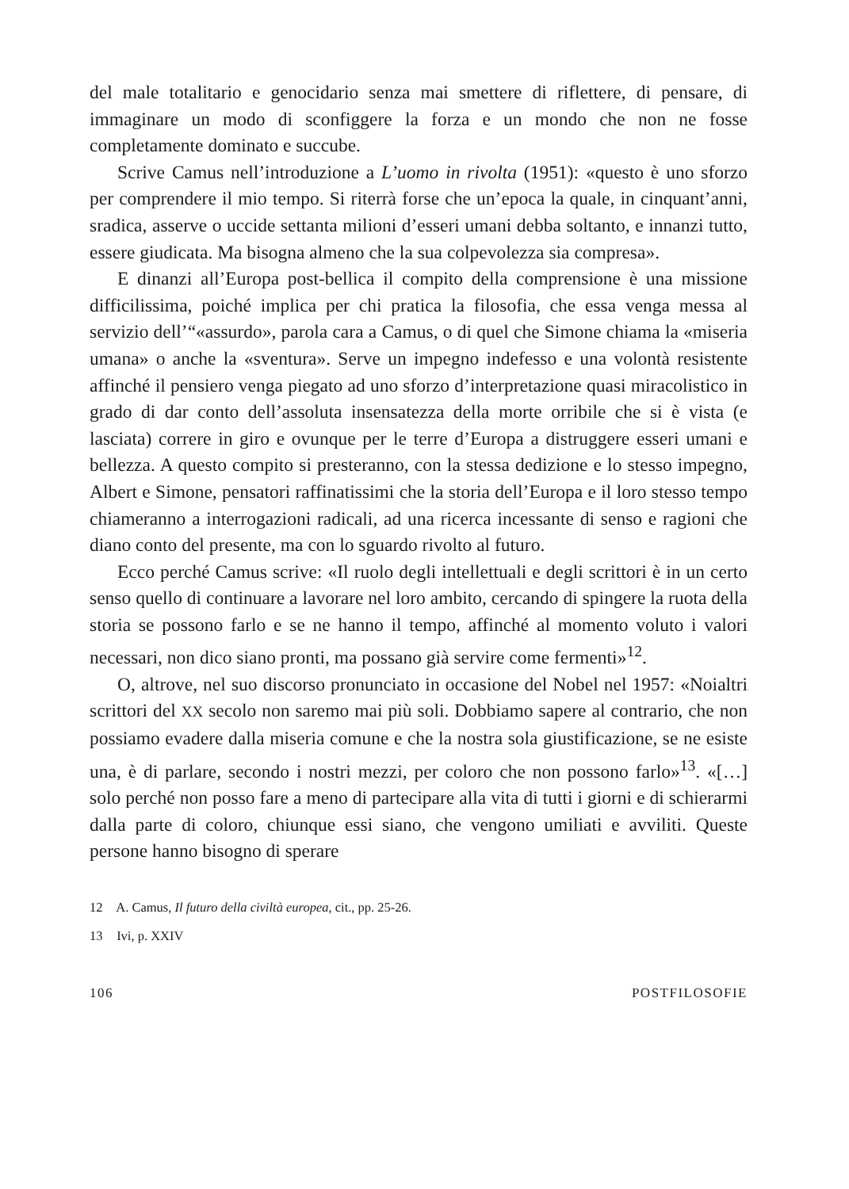del male totalitario e genocidario senza mai smettere di riflettere, di pensare, di immaginare un modo di sconfiggere la forza e un mondo che non ne fosse completamente dominato e succube.
Scrive Camus nell’introduzione a L’uomo in rivolta (1951): «questo è uno sforzo per comprendere il mio tempo. Si riterrà forse che un’epoca la quale, in cinquant’anni, sradica, asserve o uccide settanta milioni d’esseri umani debba soltanto, e innanzi tutto, essere giudicata. Ma bisogna almeno che la sua colpevolezza sia compresa».
E dinanzi all’Europa post-bellica il compito della comprensione è una missione difficilissima, poiché implica per chi pratica la filosofia, che essa venga messa al servizio dell’“«assurdo», parola cara a Camus, o di quel che Simone chiama la «miseria umana» o anche la «sventura». Serve un impegno indefesso e una volontà resistente affinché il pensiero venga piegato ad uno sforzo d’interpretazione quasi miracolistico in grado di dar conto dell’assoluta insensatezza della morte orribile che si è vista (e lasciata) correre in giro e ovunque per le terre d’Europa a distruggere esseri umani e bellezza. A questo compito si presteranno, con la stessa dedizione e lo stesso impegno, Albert e Simone, pensatori raffinatissimi che la storia dell’Europa e il loro stesso tempo chiameranno a interrogazioni radicali, ad una ricerca incessante di senso e ragioni che diano conto del presente, ma con lo sguardo rivolto al futuro.
Ecco perché Camus scrive: «Il ruolo degli intellettuali e degli scrittori è in un certo senso quello di continuare a lavorare nel loro ambito, cercando di spingere la ruota della storia se possono farlo e se ne hanno il tempo, affinché al momento voluto i valori necessari, non dico siano pronti, ma possano già servire come fermenti»<sup>12</sup>.
O, altrove, nel suo discorso pronunciato in occasione del Nobel nel 1957: «Noialtri scrittori del XX secolo non saremo mai più soli. Dobbiamo sapere al contrario, che non possiamo evadere dalla miseria comune e che la nostra sola giustificazione, se ne esiste una, è di parlare, secondo i nostri mezzi, per coloro che non possono farlo»<sup>13</sup>. «[…] solo perché non posso fare a meno di partecipare alla vita di tutti i giorni e di schierarmi dalla parte di coloro, chiunque essi siano, che vengono umiliati e avviliti. Queste persone hanno bisogno di sperare
12 A. Camus, Il futuro della civiltà europea, cit., pp. 25-26.
13 Ivi, p. XXIV
106 POSTFILOSOFIE